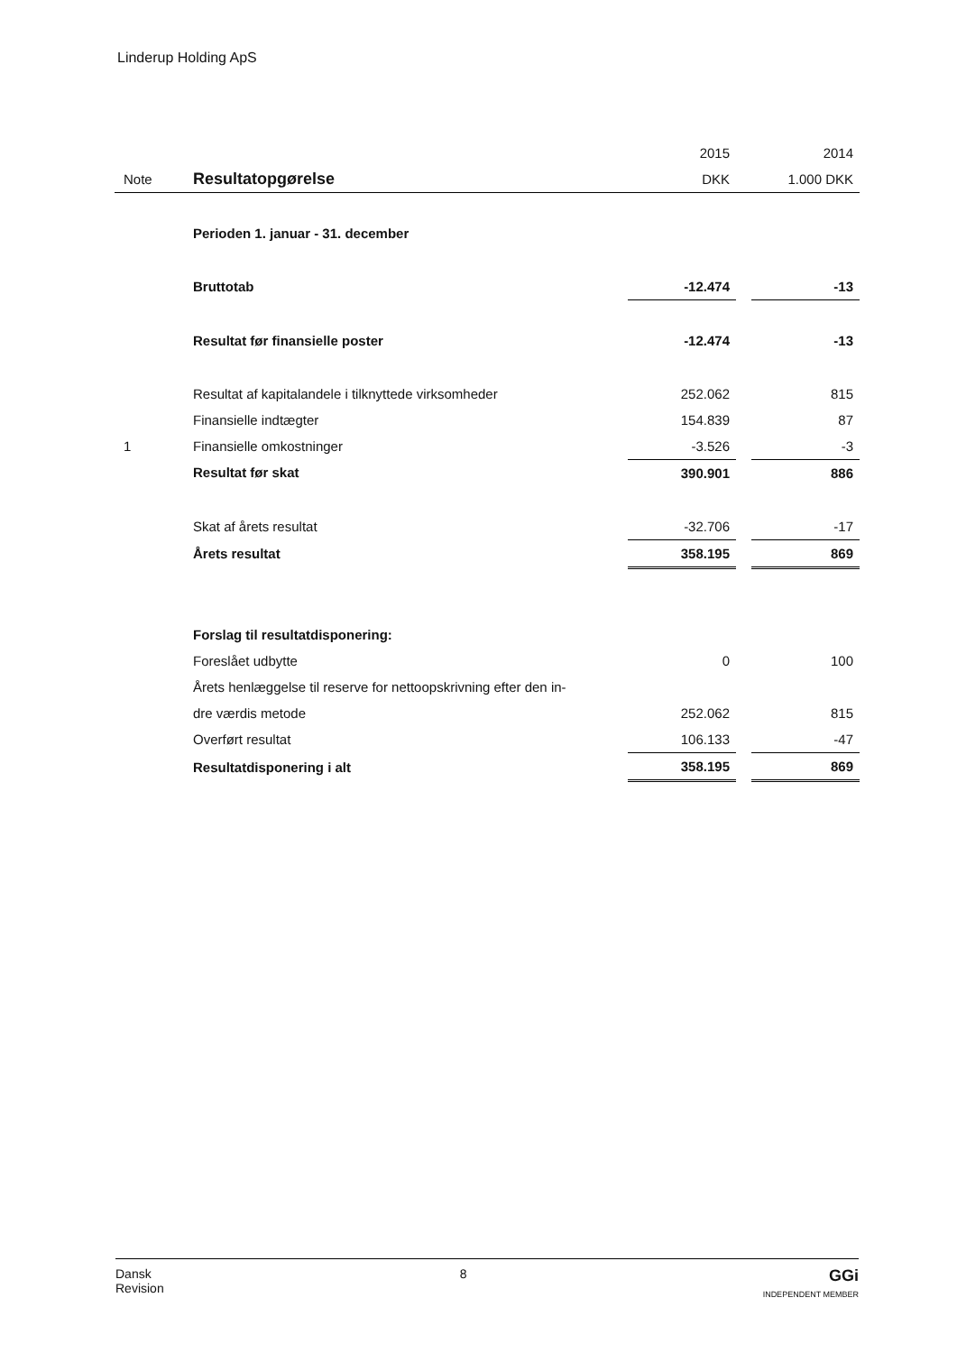Linderup Holding ApS
| | | 2015 | | 2014 |
| Note | Resultatopgørelse | DKK | | 1.000 DKK |
| | Perioden 1. januar - 31. december | | | |
| | Bruttotab | -12.474 | | -13 |
| | Resultat før finansielle poster | -12.474 | | -13 |
| | Resultat af kapitalandele i tilknyttede virksomheder | 252.062 | | 815 |
| | Finansielle indtægter | 154.839 | | 87 |
| 1 | Finansielle omkostninger | -3.526 | | -3 |
| | Resultat før skat | 390.901 | | 886 |
| | Skat af årets resultat | -32.706 | | -17 |
| | Årets resultat | 358.195 | | 869 |
| | Forslag til resultatdisponering: | | | |
| | Foreslået udbytte | 0 | | 100 |
| | Årets henlæggelse til reserve for nettoopskrivning efter den in- | | | |
| | dre værdis metode | 252.062 | | 815 |
| | Overført resultat | 106.133 | | -47 |
| | Resultatdisponering i alt | 358.195 | | 869 |
Dansk
Revision
8
GGi
INDEPENDENT MEMBER